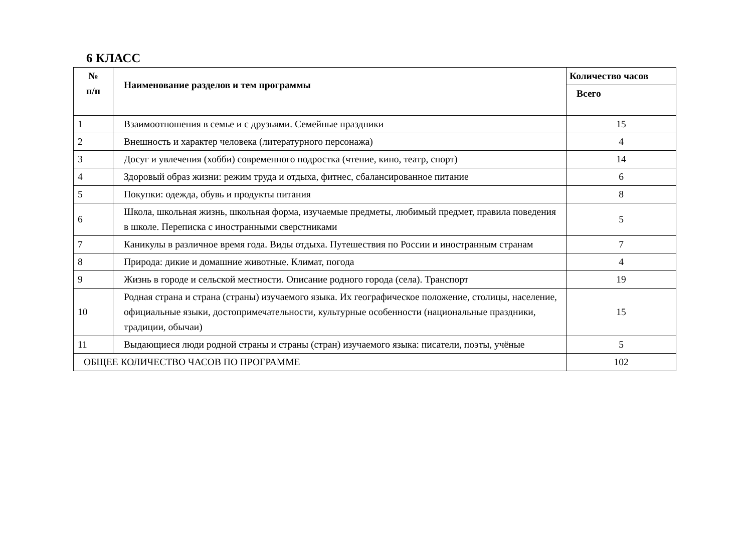6 КЛАСС
| № п/п | Наименование разделов и тем программы | Количество часов |
| --- | --- | --- |
| | | Всего |
| 1 | Взаимоотношения в семье и с друзьями. Семейные праздники | 15 |
| 2 | Внешность и характер человека (литературного персонажа) | 4 |
| 3 | Досуг и увлечения (хобби) современного подростка (чтение, кино, театр, спорт) | 14 |
| 4 | Здоровый образ жизни: режим труда и отдыха, фитнес, сбалансированное питание | 6 |
| 5 | Покупки: одежда, обувь и продукты питания | 8 |
| 6 | Школа, школьная жизнь, школьная форма, изучаемые предметы, любимый предмет, правила поведения в школе. Переписка с иностранными сверстниками | 5 |
| 7 | Каникулы в различное время года. Виды отдыха. Путешествия по России и иностранным странам | 7 |
| 8 | Природа: дикие и домашние животные. Климат, погода | 4 |
| 9 | Жизнь в городе и сельской местности. Описание родного города (села). Транспорт | 19 |
| 10 | Родная страна и страна (страны) изучаемого языка. Их географическое положение, столицы, население, официальные языки, достопримечательности, культурные особенности (национальные праздники, традиции, обычаи) | 15 |
| 11 | Выдающиеся люди родной страны и страны (стран) изучаемого языка: писатели, поэты, учёные | 5 |
| ОБЩЕЕ КОЛИЧЕСТВО ЧАСОВ ПО ПРОГРАММЕ | | 102 |